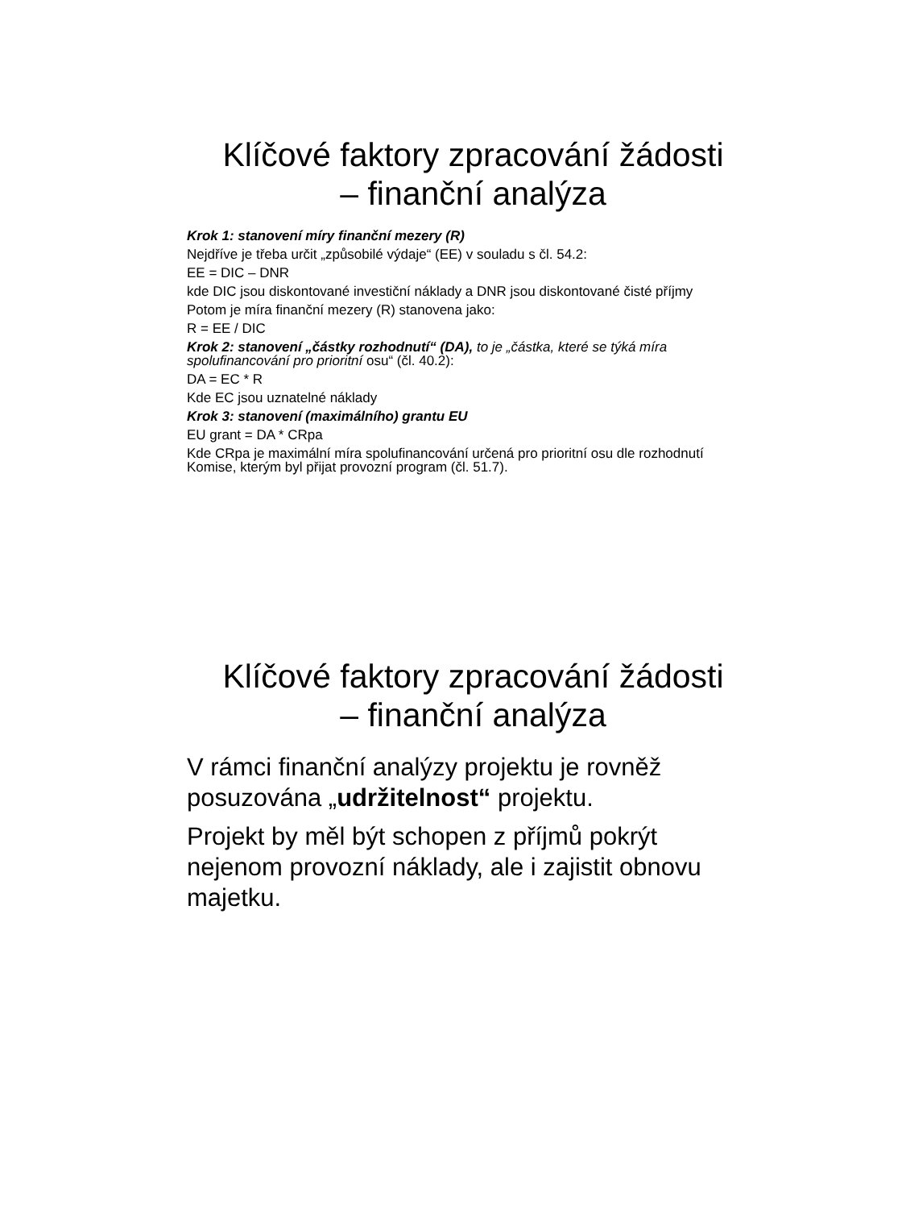Klíčové faktory zpracování žádosti
– finanční analýza
Krok 1: stanovení míry finanční mezery (R)
Nejdříve je třeba určit „způsobilé výdaje“ (EE) v souladu s čl. 54.2:
EE = DIC – DNR
kde DIC jsou diskontované investiční náklady a DNR jsou diskontované čisté příjmy
Potom je míra finanční mezery (R) stanovena jako:
R = EE / DIC
Krok 2: stanovení „částky rozhodnutí“ (DA), to je „částka, které se týká míra spolufinancování pro prioritní osu“ (čl. 40.2):
DA = EC * R
Kde EC jsou uznatelné náklady
Krok 3: stanovení (maximálního) grantu EU
EU grant = DA * CRpa
Kde CRpa je maximální míra spolufinancování určená pro prioritní osu dle rozhodnutí Komise, kterým byl přijat provozní program (čl. 51.7).
Klíčové faktory zpracování žádosti
– finanční analýza
V rámci finanční analýzy projektu je rovněž posuzována „udržitelnost“ projektu.
Projekt by měl být schopen z příjmů pokrýt nejenom provozní náklady, ale i zajistit obnovu majetku.